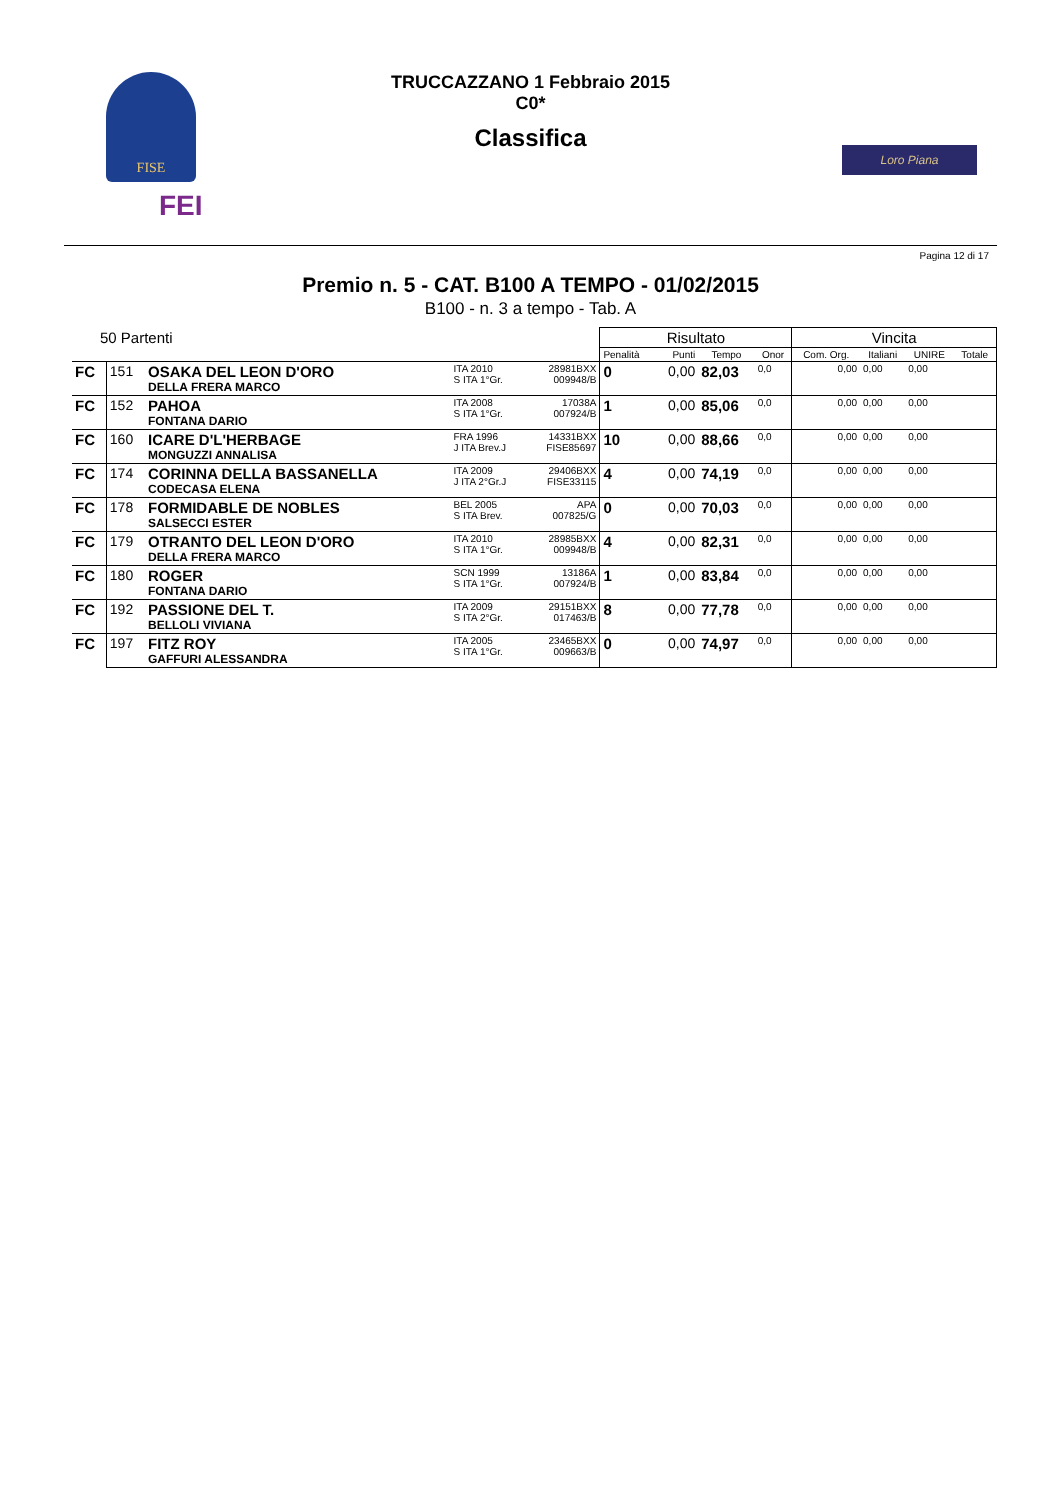FISE
FEI
Loro Piana
TRUCCAZZANO 1 Febbraio 2015
C0*
Classifica
Pagina 12 di 17
Premio n. 5 - CAT. B100 A TEMPO - 01/02/2015
B100 - n. 3 a tempo - Tab. A
| 50 Partenti | | | | | Risultato | | | | Vincita | | | |
| --- | --- | --- | --- | --- | --- | --- | --- | --- | --- | --- | --- | --- |
| | | | | | Penalità | Punti | Tempo | Onor | Com. Org. | Italiani | UNIRE | Totale |
| FC | 151 | OSAKA DEL LEON D'ORO DELLA FRERA MARCO | ITA 2010 S ITA 1°Gr. | 28981BXX 009948/B | 0 | 0,00 | 82,03 | 0,0 | 0,00 | 0,00 | 0,00 | |
| FC | 152 | PAHOA FONTANA DARIO | ITA 2008 S ITA 1°Gr. | 17038A 007924/B | 1 | 0,00 | 85,06 | 0,0 | 0,00 | 0,00 | 0,00 | |
| FC | 160 | ICARE D'L'HERBAGE MONGUZZI ANNALISA | FRA 1996 J ITA Brev.J | 14331BXX FISE85697 | 10 | 0,00 | 88,66 | 0,0 | 0,00 | 0,00 | 0,00 | |
| FC | 174 | CORINNA DELLA BASSANELLA CODECASA ELENA | ITA 2009 J ITA 2°Gr.J | 29406BXX FISE33115 | 4 | 0,00 | 74,19 | 0,0 | 0,00 | 0,00 | 0,00 | |
| FC | 178 | FORMIDABLE DE NOBLES SALSECCI ESTER | BEL 2005 S ITA Brev. | APA 007825/G | 0 | 0,00 | 70,03 | 0,0 | 0,00 | 0,00 | 0,00 | |
| FC | 179 | OTRANTO DEL LEON D'ORO DELLA FRERA MARCO | ITA 2010 S ITA 1°Gr. | 28985BXX 009948/B | 4 | 0,00 | 82,31 | 0,0 | 0,00 | 0,00 | 0,00 | |
| FC | 180 | ROGER FONTANA DARIO | SCN 1999 S ITA 1°Gr. | 13186A 007924/B | 1 | 0,00 | 83,84 | 0,0 | 0,00 | 0,00 | 0,00 | |
| FC | 192 | PASSIONE DEL T. BELLOLI VIVIANA | ITA 2009 S ITA 2°Gr. | 29151BXX 017463/B | 8 | 0,00 | 77,78 | 0,0 | 0,00 | 0,00 | 0,00 | |
| FC | 197 | FITZ ROY GAFFURI ALESSANDRA | ITA 2005 S ITA 1°Gr. | 23465BXX 009663/B | 0 | 0,00 | 74,97 | 0,0 | 0,00 | 0,00 | 0,00 | |